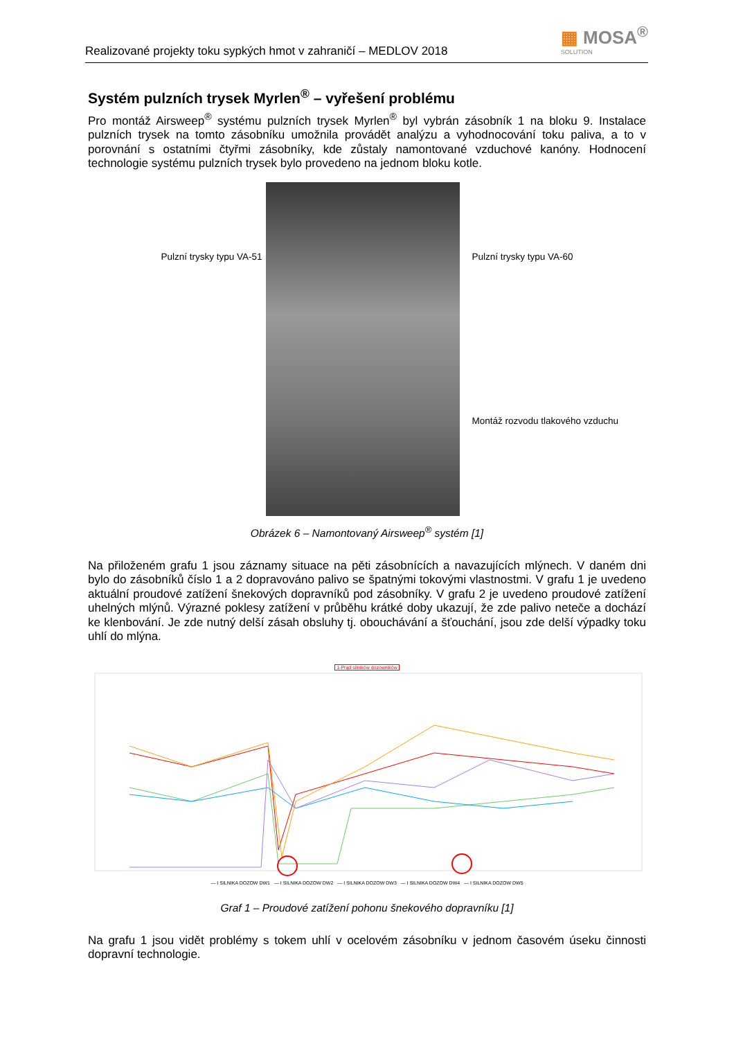Realizované projekty toku sypkých hmot v zahraničí – MEDLOV 2018
▦ MOSA<sup>®</sup>
SOLUTION
Systém pulzních trysek Myrlen<sup>®</sup> – vyřešení problému
Pro montáž Airsweep<sup>®</sup> systému pulzních trysek Myrlen<sup>®</sup> byl vybrán zásobník 1 na bloku 9. Instalace pulzních trysek na tomto zásobníku umožnila provádět analýzu a vyhodnocování toku paliva, a to v porovnání s ostatními čtyřmi zásobníky, kde zůstaly namontované vzduchové kanóny. Hodnocení technologie systému pulzních trysek bylo provedeno na jednom bloku kotle.
Pulzní trysky typu VA-51
Pulzní trysky typu VA-60
Montáž rozvodu tlakového vzduchu
Obrázek 6 – Namontovaný Airsweep<sup>®</sup> systém [1]
Na přiloženém grafu 1 jsou záznamy situace na pěti zásobnících a navazujících mlýnech. V daném dni bylo do zásobníků číslo 1 a 2 dopravováno palivo se špatnými tokovými vlastnostmi. V grafu 1 je uvedeno aktuální proudové zatížení šnekových dopravníků pod zásobníky. V grafu 2 je uvedeno proudové zatížení uhelných mlýnů. Výrazné poklesy zatížení v průběhu krátké doby ukazují, že zde palivo neteče a dochází ke klenbování. Je zde nutný delší zásah obsluhy tj. obouchávání a šťouchání, jsou zde delší výpadky toku uhlí do mlýna.
1-Prąd silników dozowników
— I SILNIKA DOZOW DW1 — I SILNIKA DOZOW DW2 — I SILNIKA DOZOW DW3 — I SILNIKA DOZOW DW4 — I SILNIKA DOZOW DW5
Graf 1 – Proudové zatížení pohonu šnekového dopravníku [1]
Na grafu 1 jsou vidět problémy s tokem uhlí v ocelovém zásobníku v jednom časovém úseku činnosti dopravní technologie.